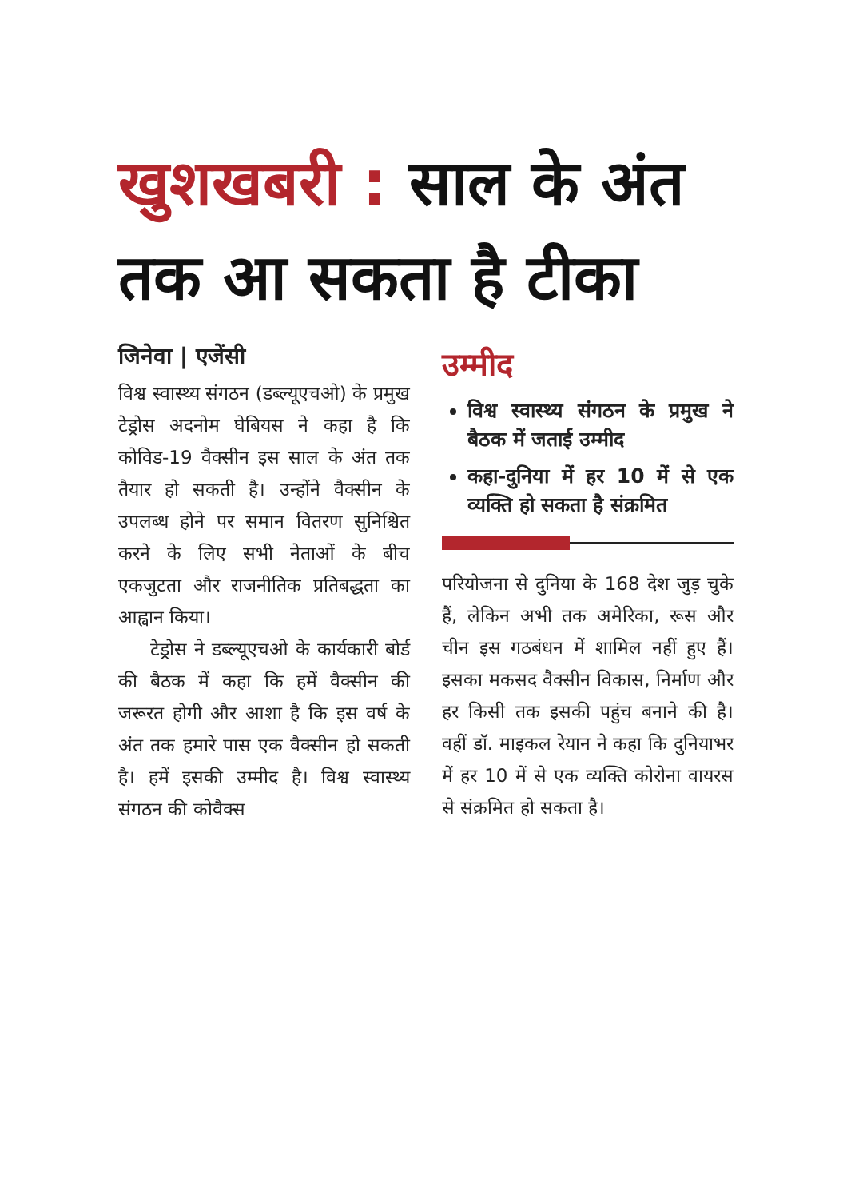खुशखबरी : साल के अंत तक आ सकता है टीका
जिनेवा | एजेंसी
विश्व स्वास्थ्य संगठन (डब्ल्यूएचओ) के प्रमुख टेड्रोस अदनोम घेबियस ने कहा है कि कोविड-19 वैक्सीन इस साल के अंत तक तैयार हो सकती है। उन्होंने वैक्सीन के उपलब्ध होने पर समान वितरण सुनिश्चित करने के लिए सभी नेताओं के बीच एकजुटता और राजनीतिक प्रतिबद्धता का आह्वान किया।
टेड्रोस ने डब्ल्यूएचओ के कार्यकारी बोर्ड की बैठक में कहा कि हमें वैक्सीन की जरूरत होगी और आशा है कि इस वर्ष के अंत तक हमारे पास एक वैक्सीन हो सकती है। हमें इसकी उम्मीद है। विश्व स्वास्थ्य संगठन की कोवैक्स
उम्मीद
विश्व स्वास्थ्य संगठन के प्रमुख ने बैठक में जताई उम्मीद
कहा-दुनिया में हर 10 में से एक व्यक्ति हो सकता है संक्रमित
परियोजना से दुनिया के 168 देश जुड़ चुके हैं, लेकिन अभी तक अमेरिका, रूस और चीन इस गठबंधन में शामिल नहीं हुए हैं। इसका मकसद वैक्सीन विकास, निर्माण और हर किसी तक इसकी पहुंच बनाने की है। वहीं डॉ. माइकल रेयान ने कहा कि दुनियाभर में हर 10 में से एक व्यक्ति कोरोना वायरस से संक्रमित हो सकता है।